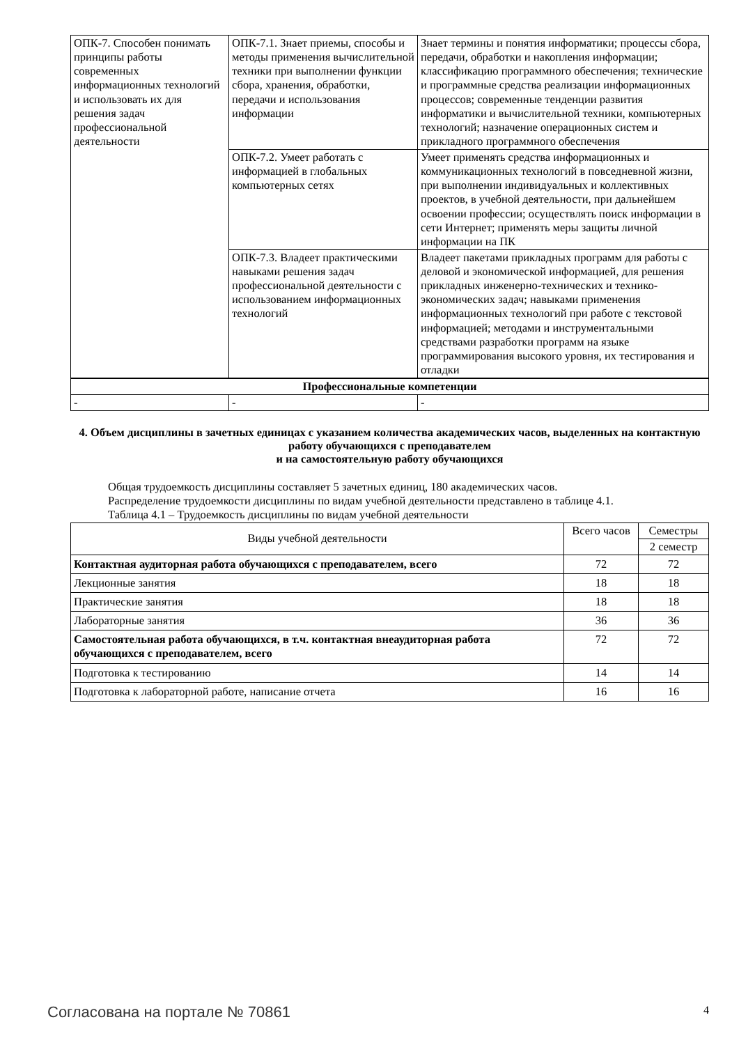| ОПК-7. Способен понимать принципы работы современных информационных технологий и использовать их для решения задач профессиональной деятельности | ОПК-7.1. Знает приемы, способы и методы применения вычислительной техники при выполнении функции сбора, хранения, обработки, передачи и использования информации | Знает термины и понятия информатики; процессы сбора, передачи, обработки и накопления информации; классификацию программного обеспечения; технические и программные средства реализации информационных процессов; современные тенденции развития информатики и вычислительной техники, компьютерных технологий; назначение операционных систем и прикладного программного обеспечения |
| | ОПК-7.2. Умеет работать с информацией в глобальных компьютерных сетях | Умеет применять средства информационных и коммуникационных технологий в повседневной жизни, при выполнении индивидуальных и коллективных проектов, в учебной деятельности, при дальнейшем освоении профессии; осуществлять поиск информации в сети Интернет; применять меры защиты личной информации на ПК |
| | ОПК-7.3. Владеет практическими навыками решения задач профессиональной деятельности с использованием информационных технологий | Владеет пакетами прикладных программ для работы с деловой и экономической информацией, для решения прикладных инженерно-технических и технико-экономических задач; навыками применения информационных технологий при работе с текстовой информацией; методами и инструментальными средствами разработки программ на языке программирования высокого уровня, их тестирования и отладки |
| Профессиональные компетенции | | |
| - | - | - |
4. Объем дисциплины в зачетных единицах с указанием количества академических часов, выделенных на контактную работу обучающихся с преподавателем
и на самостоятельную работу обучающихся
Общая трудоемкость дисциплины составляет 5 зачетных единиц, 180 академических часов.
Распределение трудоемкости дисциплины по видам учебной деятельности представлено в таблице 4.1.
Таблица 4.1 – Трудоемкость дисциплины по видам учебной деятельности
| Виды учебной деятельности | Всего часов | Семестры |
| --- | --- | --- |
| | | 2 семестр |
| Контактная аудиторная работа обучающихся с преподавателем, всего | 72 | 72 |
| Лекционные занятия | 18 | 18 |
| Практические занятия | 18 | 18 |
| Лабораторные занятия | 36 | 36 |
| Самостоятельная работа обучающихся, в т.ч. контактная внеаудиторная работа обучающихся с преподавателем, всего | 72 | 72 |
| Подготовка к тестированию | 14 | 14 |
| Подготовка к лабораторной работе, написание отчета | 16 | 16 |
Согласована на портале № 70861 4